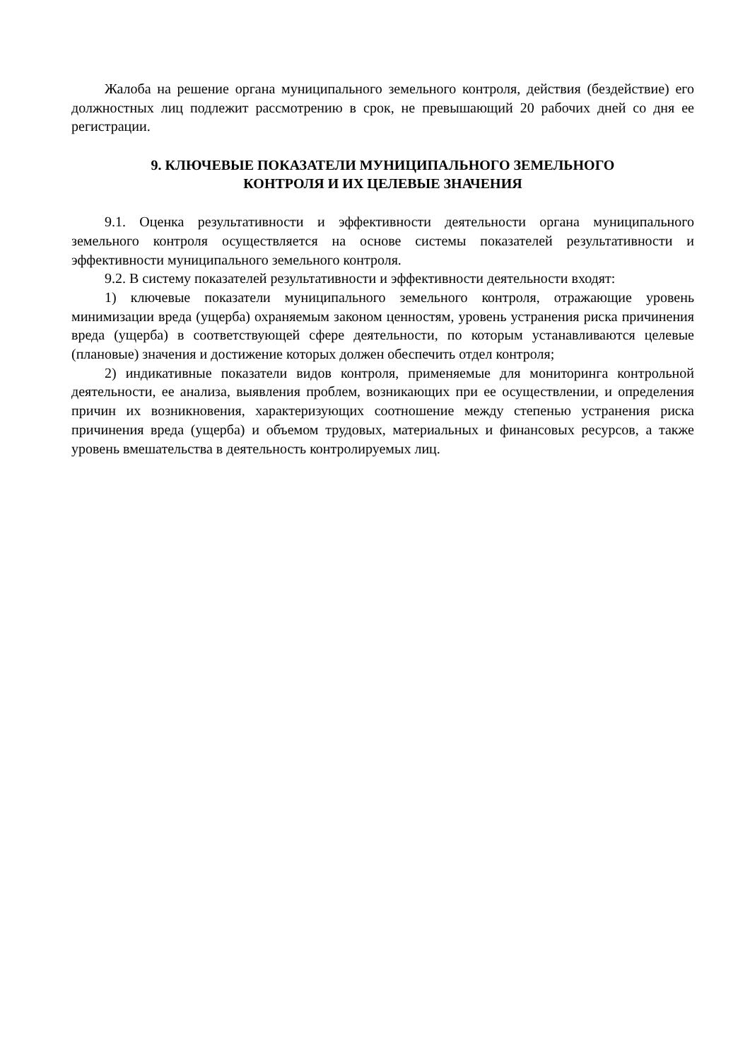Жалоба на решение органа муниципального земельного контроля, действия (бездействие) его должностных лиц подлежит рассмотрению в срок, не превышающий 20 рабочих дней со дня ее регистрации.
9. КЛЮЧЕВЫЕ ПОКАЗАТЕЛИ МУНИЦИПАЛЬНОГО ЗЕМЕЛЬНОГО
КОНТРОЛЯ И ИХ ЦЕЛЕВЫЕ ЗНАЧЕНИЯ
9.1. Оценка результативности и эффективности деятельности органа муниципального земельного контроля осуществляется на основе системы показателей результативности и эффективности муниципального земельного контроля.
9.2. В систему показателей результативности и эффективности деятельности входят:
1) ключевые показатели муниципального земельного контроля, отражающие уровень минимизации вреда (ущерба) охраняемым законом ценностям, уровень устранения риска причинения вреда (ущерба) в соответствующей сфере деятельности, по которым устанавливаются целевые (плановые) значения и достижение которых должен обеспечить отдел контроля;
2) индикативные показатели видов контроля, применяемые для мониторинга контрольной деятельности, ее анализа, выявления проблем, возникающих при ее осуществлении, и определения причин их возникновения, характеризующих соотношение между степенью устранения риска причинения вреда (ущерба) и объемом трудовых, материальных и финансовых ресурсов, а также уровень вмешательства в деятельность контролируемых лиц.